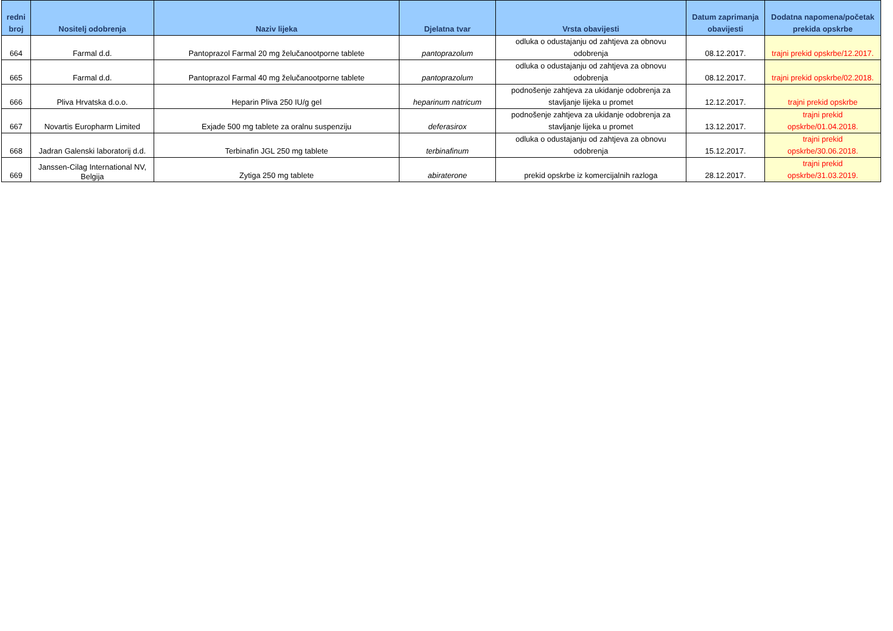| redni broj | Nositelj odobrenja | Naziv lijeka | Djelatna tvar | Vrsta obavijesti | Datum zaprimanja obavijesti | Dodatna napomena/početak prekida opskrbe |
| --- | --- | --- | --- | --- | --- | --- |
| 664 | Farmal d.d. | Pantoprazol Farmal 20 mg želučanootporne tablete | pantoprazolum | odluka o odustajanju od zahtjeva za obnovu odobrenja | 08.12.2017. | trajni prekid opskrbe/12.2017. |
| 665 | Farmal d.d. | Pantoprazol Farmal 40 mg želučanootporne tablete | pantoprazolum | odluka o odustajanju od zahtjeva za obnovu odobrenja | 08.12.2017. | trajni prekid opskrbe/02.2018. |
| 666 | Pliva Hrvatska d.o.o. | Heparin Pliva 250 IU/g gel | heparinum natricum | podnošenje zahtjeva za ukidanje odobrenja za stavljanje lijeka u promet | 12.12.2017. | trajni prekid opskrbe |
| 667 | Novartis Europharm Limited | Exjade 500 mg tablete za oralnu suspenziju | deferasirox | podnošenje zahtjeva za ukidanje odobrenja za stavljanje lijeka u promet | 13.12.2017. | trajni prekid opskrbe/01.04.2018. |
| 668 | Jadran Galenski laboratorij d.d. | Terbinafin JGL 250 mg tablete | terbinafinum | odluka o odustajanju od zahtjeva za obnovu odobrenja | 15.12.2017. | trajni prekid opskrbe/30.06.2018. |
| 669 | Janssen-Cilag International NV, Belgija | Zytiga 250 mg tablete | abiraterone | prekid opskrbe iz komercijalnih razloga | 28.12.2017. | trajni prekid opskrbe/31.03.2019. |